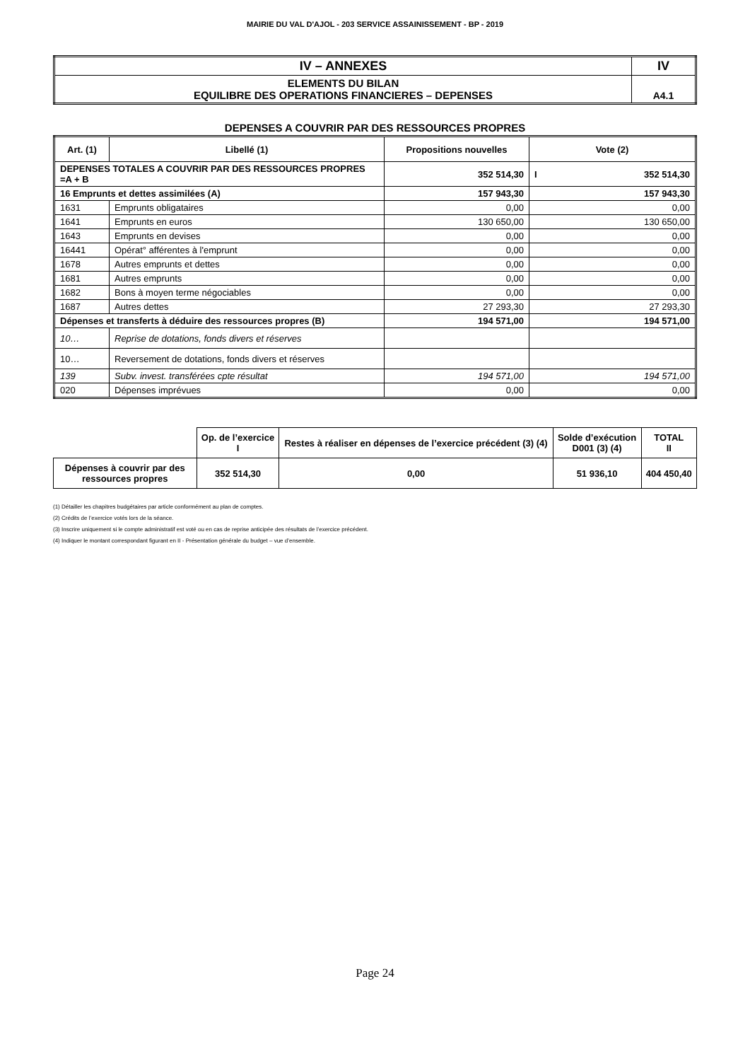MAIRIE DU VAL D'AJOL - 203 SERVICE ASSAINISSEMENT - BP - 2019
| IV – ANNEXES | IV |
| ELEMENTS DU BILAN EQUILIBRE DES OPERATIONS FINANCIERES – DEPENSES | A4.1 |
DEPENSES A COUVRIR PAR DES RESSOURCES PROPRES
| Art. (1) | Libellé (1) | Propositions nouvelles | Vote (2) |
| --- | --- | --- | --- |
| DEPENSES TOTALES A COUVRIR PAR DES RESSOURCES PROPRES =A + B | | 352 514,30 | I 352 514,30 |
| 16 Emprunts et dettes assimilées (A) | | 157 943,30 | 157 943,30 |
| 1631 | Emprunts obligataires | 0,00 | 0,00 |
| 1641 | Emprunts en euros | 130 650,00 | 130 650,00 |
| 1643 | Emprunts en devises | 0,00 | 0,00 |
| 16441 | Opérat° afférentes à l'emprunt | 0,00 | 0,00 |
| 1678 | Autres emprunts et dettes | 0,00 | 0,00 |
| 1681 | Autres emprunts | 0,00 | 0,00 |
| 1682 | Bons à moyen terme négociables | 0,00 | 0,00 |
| 1687 | Autres dettes | 27 293,30 | 27 293,30 |
| Dépenses et transferts à déduire des ressources propres (B) | | 194 571,00 | 194 571,00 |
| 10… | Reprise de dotations, fonds divers et réserves | | |
| 10… | Reversement de dotations, fonds divers et réserves | | |
| 139 | Subv. invest. transférées cpte résultat | 194 571,00 | 194 571,00 |
| 020 | Dépenses imprévues | 0,00 | 0,00 |
| | Op. de l’exercice I | Restes à réaliser en dépenses de l’exercice précédent (3) (4) | Solde d’exécution D001 (3) (4) | TOTAL II |
| Dépenses à couvrir par des ressources propres | 352 514,30 | 0,00 | 51 936,10 | 404 450,40 |
(1) Détailler les chapitres budgétaires par article conformément au plan de comptes.
(2) Crédits de l’exercice votés lors de la séance.
(3) Inscrire uniquement si le compte administratif est voté ou en cas de reprise anticipée des résultats de l’exercice précédent.
(4) Indiquer le montant correspondant figurant en II - Présentation générale du budget – vue d’ensemble.
Page 24